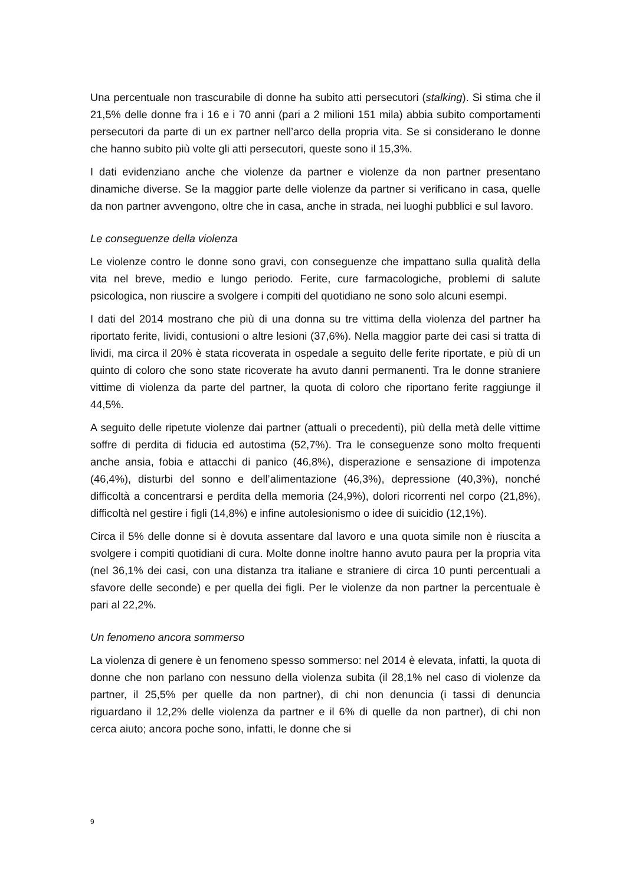Una percentuale non trascurabile di donne ha subito atti persecutori (stalking). Si stima che il 21,5% delle donne fra i 16 e i 70 anni (pari a 2 milioni 151 mila) abbia subito comportamenti persecutori da parte di un ex partner nell’arco della propria vita. Se si considerano le donne che hanno subito più volte gli atti persecutori, queste sono il 15,3%.
I dati evidenziano anche che violenze da partner e violenze da non partner presentano dinamiche diverse. Se la maggior parte delle violenze da partner si verificano in casa, quelle da non partner avvengono, oltre che in casa, anche in strada, nei luoghi pubblici e sul lavoro.
Le conseguenze della violenza
Le violenze contro le donne sono gravi, con conseguenze che impattano sulla qualità della vita nel breve, medio e lungo periodo. Ferite, cure farmacologiche, problemi di salute psicologica, non riuscire a svolgere i compiti del quotidiano ne sono solo alcuni esempi.
I dati del 2014 mostrano che più di una donna su tre vittima della violenza del partner ha riportato ferite, lividi, contusioni o altre lesioni (37,6%). Nella maggior parte dei casi si tratta di lividi, ma circa il 20% è stata ricoverata in ospedale a seguito delle ferite riportate, e più di un quinto di coloro che sono state ricoverate ha avuto danni permanenti. Tra le donne straniere vittime di violenza da parte del partner, la quota di coloro che riportano ferite raggiunge il 44,5%.
A seguito delle ripetute violenze dai partner (attuali o precedenti), più della metà delle vittime soffre di perdita di fiducia ed autostima (52,7%). Tra le conseguenze sono molto frequenti anche ansia, fobia e attacchi di panico (46,8%), disperazione e sensazione di impotenza (46,4%), disturbi del sonno e dell’alimentazione (46,3%), depressione (40,3%), nonché difficoltà a concentrarsi e perdita della memoria (24,9%), dolori ricorrenti nel corpo (21,8%), difficoltà nel gestire i figli (14,8%) e infine autolesionismo o idee di suicidio (12,1%).
Circa il 5% delle donne si è dovuta assentare dal lavoro e una quota simile non è riuscita a svolgere i compiti quotidiani di cura. Molte donne inoltre hanno avuto paura per la propria vita (nel 36,1% dei casi, con una distanza tra italiane e straniere di circa 10 punti percentuali a sfavore delle seconde) e per quella dei figli. Per le violenze da non partner la percentuale è pari al 22,2%.
Un fenomeno ancora sommerso
La violenza di genere è un fenomeno spesso sommerso: nel 2014 è elevata, infatti, la quota di donne che non parlano con nessuno della violenza subita (il 28,1% nel caso di violenze da partner, il 25,5% per quelle da non partner), di chi non denuncia (i tassi di denuncia riguardano il 12,2% delle violenza da partner e il 6% di quelle da non partner), di chi non cerca aiuto; ancora poche sono, infatti, le donne che si
9